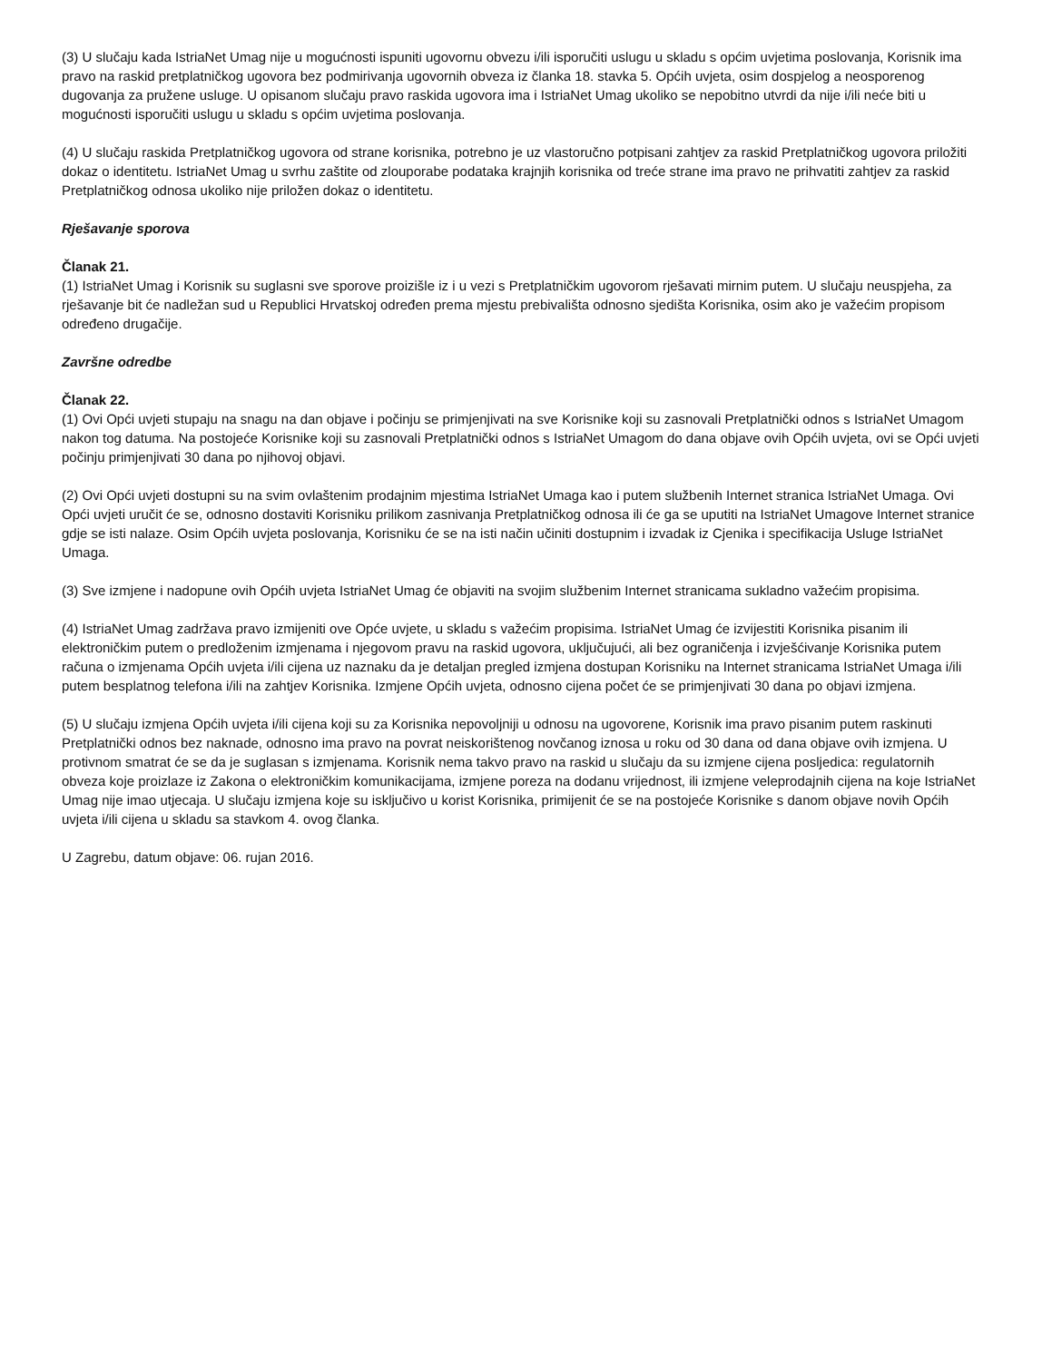(3) U slučaju kada IstriaNet Umag nije u mogućnosti ispuniti ugovornu obvezu i/ili isporučiti uslugu u skladu s općim uvjetima poslovanja, Korisnik ima pravo na raskid pretplatničkog ugovora bez podmirivanja ugovornih obveza iz članka 18. stavka 5. Općih uvjeta, osim dospjelog a neosporenog dugovanja za pružene usluge. U opisanom slučaju pravo raskida ugovora ima i IstriaNet Umag ukoliko se nepobitno utvrdi da nije i/ili neće biti u mogućnosti isporučiti uslugu u skladu s općim uvjetima poslovanja.
(4) U slučaju raskida Pretplatničkog ugovora od strane korisnika, potrebno je uz vlastoručno potpisani zahtjev za raskid Pretplatničkog ugovora priložiti dokaz o identitetu. IstriaNet Umag u svrhu zaštite od zlouporabe podataka krajnjih korisnika od treće strane ima pravo ne prihvatiti zahtjev za raskid Pretplatničkog odnosa ukoliko nije priložen dokaz o identitetu.
Rješavanje sporova
Članak 21.
(1) IstriaNet Umag i Korisnik su suglasni sve sporove proizišle iz i u vezi s Pretplatničkim ugovorom rješavati mirnim putem. U slučaju neuspjeha, za rješavanje bit će nadležan sud u Republici Hrvatskoj određen prema mjestu prebivališta odnosno sjedišta Korisnika, osim ako je važećim propisom određeno drugačije.
Završne odredbe
Članak 22.
(1) Ovi Opći uvjeti stupaju na snagu na dan objave i počinju se primjenjivati na sve Korisnike koji su zasnovali Pretplatnički odnos s IstriaNet Umagom nakon tog datuma. Na postojeće Korisnike koji su zasnovali Pretplatnički odnos s IstriaNet Umagom do dana objave ovih Općih uvjeta, ovi se Opći uvjeti počinju primjenjivati 30 dana po njihovoj objavi.
(2) Ovi Opći uvjeti dostupni su na svim ovlaštenim prodajnim mjestima IstriaNet Umaga kao i putem službenih Internet stranica IstriaNet Umaga. Ovi Opći uvjeti uručit će se, odnosno dostaviti Korisniku prilikom zasnivanja Pretplatničkog odnosa ili će ga se uputiti na IstriaNet Umagove Internet stranice gdje se isti nalaze. Osim Općih uvjeta poslovanja, Korisniku će se na isti način učiniti dostupnim i izvadak iz Cjenika i specifikacija Usluge IstriaNet Umaga.
(3) Sve izmjene i nadopune ovih Općih uvjeta IstriaNet Umag će objaviti na svojim službenim Internet stranicama sukladno važećim propisima.
(4) IstriaNet Umag zadržava pravo izmijeniti ove Opće uvjete, u skladu s važećim propisima. IstriaNet Umag će izvijestiti Korisnika pisanim ili elektroničkim putem o predloženim izmjenama i njegovom pravu na raskid ugovora, uključujući, ali bez ograničenja i izvješćivanje Korisnika putem računa o izmjenama Općih uvjeta i/ili cijena uz naznaku da je detaljan pregled izmjena dostupan Korisniku na Internet stranicama IstriaNet Umaga i/ili putem besplatnog telefona i/ili na zahtjev Korisnika. Izmjene Općih uvjeta, odnosno cijena počet će se primjenjivati 30 dana po objavi izmjena.
(5) U slučaju izmjena Općih uvjeta i/ili cijena koji su za Korisnika nepovoljniji u odnosu na ugovorene, Korisnik ima pravo pisanim putem raskinuti Pretplatnički odnos bez naknade, odnosno ima pravo na povrat neiskorištenog novčanog iznosa u roku od 30 dana od dana objave ovih izmjena. U protivnom smatrat će se da je suglasan s izmjenama. Korisnik nema takvo pravo na raskid u slučaju da su izmjene cijena posljedica: regulatornih obveza koje proizlaze iz Zakona o elektroničkim komunikacijama, izmjene poreza na dodanu vrijednost, ili izmjene veleprodajnih cijena na koje IstriaNet Umag nije imao utjecaja. U slučaju izmjena koje su isključivo u korist Korisnika, primijenit će se na postojeće Korisnike s danom objave novih Općih uvjeta i/ili cijena u skladu sa stavkom 4. ovog članka.
U Zagrebu, datum objave: 06. rujan 2016.